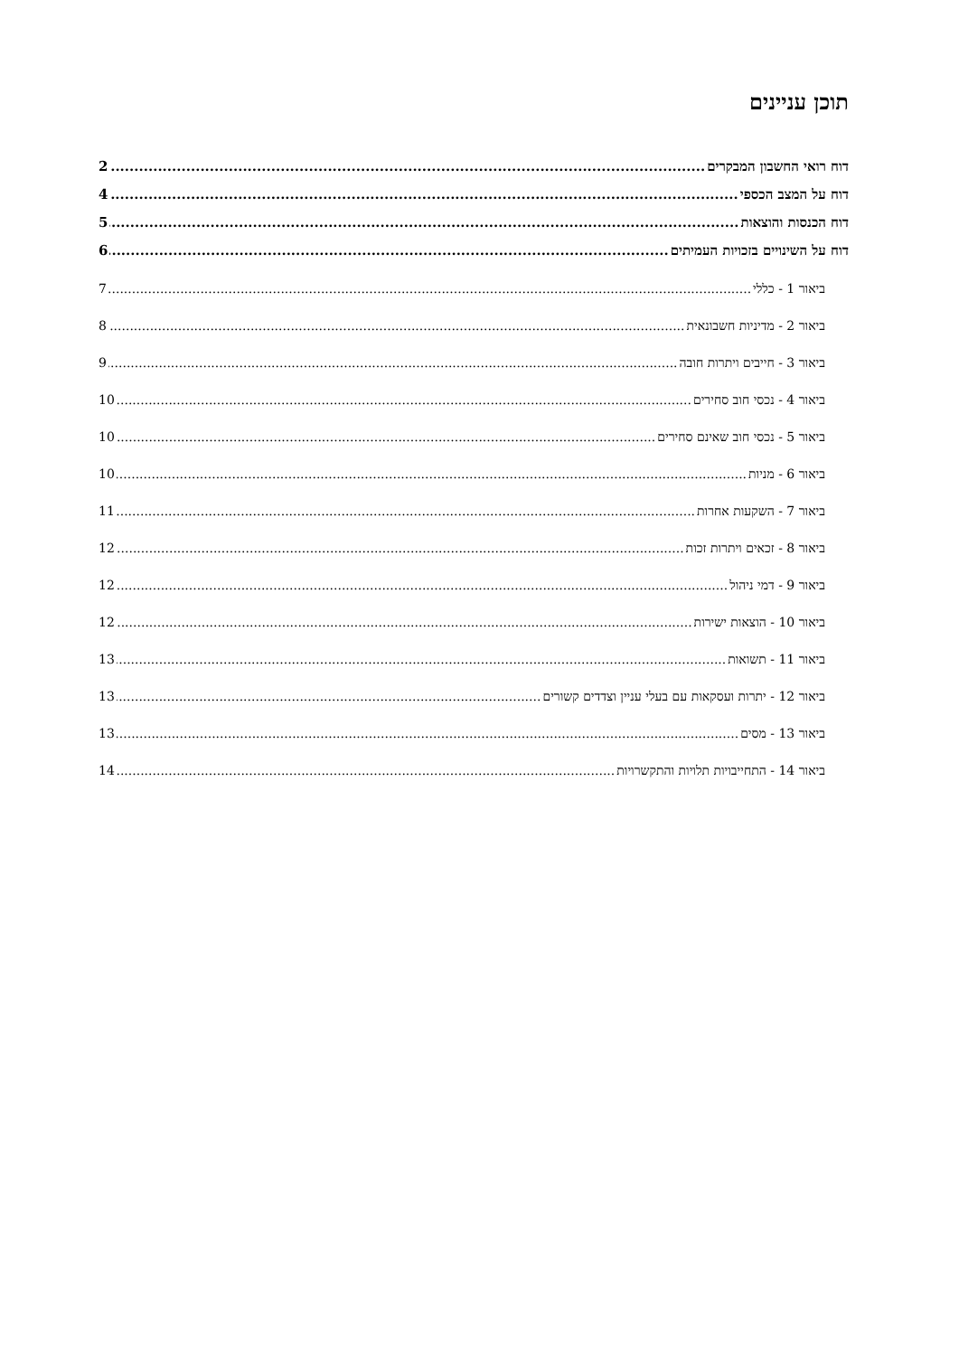תוכן עניינים
דוח רואי החשבון המבקרים 2
דוח על המצב הכספי 4
דוח הכנסות והוצאות 5
דוח על השינויים בזכויות העמיתים 6
ביאור 1 - כללי 7
ביאור 2 - מדיניות חשבונאית 8
ביאור 3 - חייבים ויתרות חובה 9
ביאור 4 - נכסי חוב סחירים 10
ביאור 5 - נכסי חוב שאינם סחירים 10
ביאור 6 - מניות 10
ביאור 7 - השקעות אחרות 11
ביאור 8 - זכאים ויתרות זכות 12
ביאור 9 - דמי ניהול 12
ביאור 10 - הוצאות ישירות 12
ביאור 11 - תשואות 13
ביאור 12 - יתרות ועסקאות עם בעלי עניין וצדדים קשורים 13
ביאור 13 - מסים 13
ביאור 14 - התחייבויות תלויות והתקשרויות 14